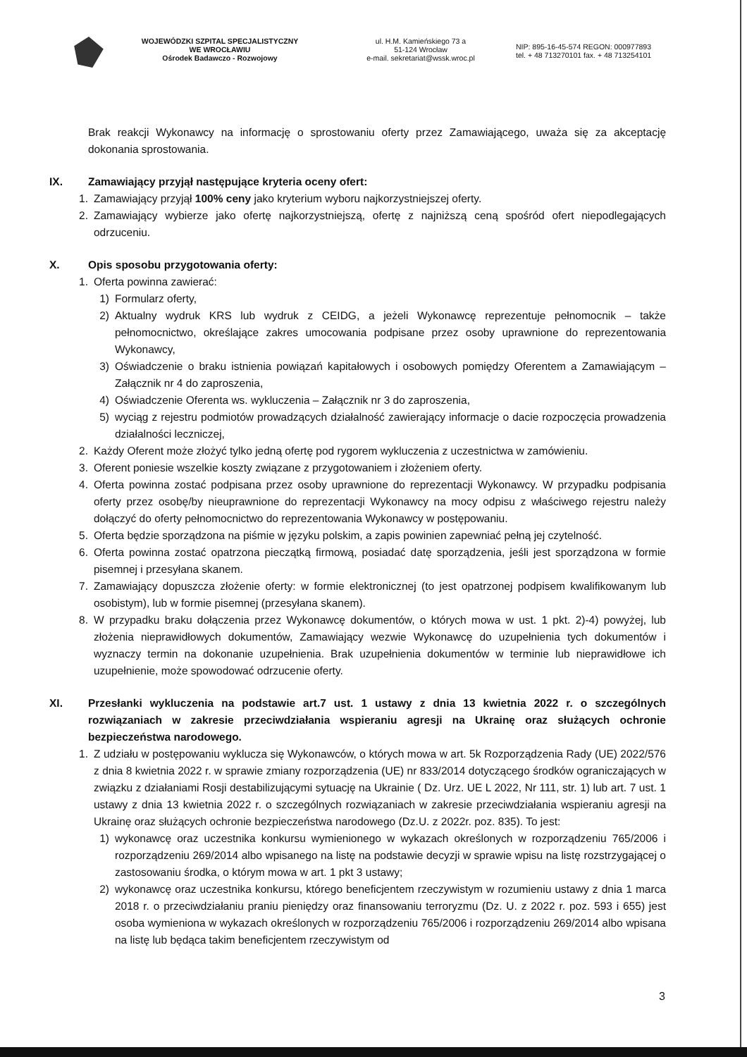WOJEWÓDZKI SZPITAL SPECJALISTYCZNY
WE WROCŁAWIU
Ośrodek Badawczo - Rozwojowy
ul. H.M. Kamieńskiego 73 a
51-124 Wrocław
e-mail. sekretariat@wssk.wroc.pl
NIP: 895-16-45-574 REGON: 000977893
tel. + 48 713270101 fax. + 48 713254101
Brak reakcji Wykonawcy na informację o sprostowaniu oferty przez Zamawiającego, uważa się za akceptację dokonania sprostowania.
IX. Zamawiający przyjął następujące kryteria oceny ofert:
1. Zamawiający przyjął 100% ceny jako kryterium wyboru najkorzystniejszej oferty.
2. Zamawiający wybierze jako ofertę najkorzystniejszą, ofertę z najniższą ceną spośród ofert niepodlegających odrzuceniu.
X. Opis sposobu przygotowania oferty:
1. Oferta powinna zawierać:
1) Formularz oferty,
2) Aktualny wydruk KRS lub wydruk z CEIDG, a jeżeli Wykonawcę reprezentuje pełnomocnik – także pełnomocnictwo, określające zakres umocowania podpisane przez osoby uprawnione do reprezentowania Wykonawcy,
3) Oświadczenie o braku istnienia powiązań kapitałowych i osobowych pomiędzy Oferentem a Zamawiającym – Załącznik nr 4 do zaproszenia,
4) Oświadczenie Oferenta ws. wykluczenia – Załącznik nr 3 do zaproszenia,
5) wyciąg z rejestru podmiotów prowadzących działalność zawierający informacje o dacie rozpoczęcia prowadzenia działalności leczniczej,
2. Każdy Oferent może złożyć tylko jedną ofertę pod rygorem wykluczenia z uczestnictwa w zamówieniu.
3. Oferent poniesie wszelkie koszty związane z przygotowaniem i złożeniem oferty.
4. Oferta powinna zostać podpisana przez osoby uprawnione do reprezentacji Wykonawcy. W przypadku podpisania oferty przez osobę/by nieuprawnione do reprezentacji Wykonawcy na mocy odpisu z właściwego rejestru należy dołączyć do oferty pełnomocnictwo do reprezentowania Wykonawcy w postępowaniu.
5. Oferta będzie sporządzona na piśmie w języku polskim, a zapis powinien zapewniać pełną jej czytelność.
6. Oferta powinna zostać opatrzona pieczątką firmową, posiadać datę sporządzenia, jeśli jest sporządzona w formie pisemnej i przesyłana skanem.
7. Zamawiający dopuszcza złożenie oferty: w formie elektronicznej (to jest opatrzonej podpisem kwalifikowanym lub osobistym), lub w formie pisemnej (przesyłana skanem).
8. W przypadku braku dołączenia przez Wykonawcę dokumentów, o których mowa w ust. 1 pkt. 2)-4) powyżej, lub złożenia nieprawidłowych dokumentów, Zamawiający wezwie Wykonawcę do uzupełnienia tych dokumentów i wyznaczy termin na dokonanie uzupełnienia. Brak uzupełnienia dokumentów w terminie lub nieprawidłowe ich uzupełnienie, może spowodować odrzucenie oferty.
XI. Przesłanki wykluczenia na podstawie art.7 ust. 1 ustawy z dnia 13 kwietnia 2022 r. o szczególnych rozwiązaniach w zakresie przeciwdziałania wspieraniu agresji na Ukrainę oraz służących ochronie bezpieczeństwa narodowego.
1. Z udziału w postępowaniu wyklucza się Wykonawców, o których mowa w art. 5k Rozporządzenia Rady (UE) 2022/576 z dnia 8 kwietnia 2022 r. w sprawie zmiany rozporządzenia (UE) nr 833/2014 dotyczącego środków ograniczających w związku z działaniami Rosji destabilizującymi sytuację na Ukrainie ( Dz. Urz. UE L 2022, Nr 111, str. 1) lub art. 7 ust. 1 ustawy z dnia 13 kwietnia 2022 r. o szczególnych rozwiązaniach w zakresie przeciwdziałania wspieraniu agresji na Ukrainę oraz służących ochronie bezpieczeństwa narodowego (Dz.U. z 2022r. poz. 835). To jest:
1) wykonawcę oraz uczestnika konkursu wymienionego w wykazach określonych w rozporządzeniu 765/2006 i rozporządzeniu 269/2014 albo wpisanego na listę na podstawie decyzji w sprawie wpisu na listę rozstrzygającej o zastosowaniu środka, o którym mowa w art. 1 pkt 3 ustawy;
2) wykonawcę oraz uczestnika konkursu, którego beneficjentem rzeczywistym w rozumieniu ustawy z dnia 1 marca 2018 r. o przeciwdziałaniu praniu pieniędzy oraz finansowaniu terroryzmu (Dz. U. z 2022 r. poz. 593 i 655) jest osoba wymieniona w wykazach określonych w rozporządzeniu 765/2006 i rozporządzeniu 269/2014 albo wpisana na listę lub będąca takim beneficjentem rzeczywistym od
3